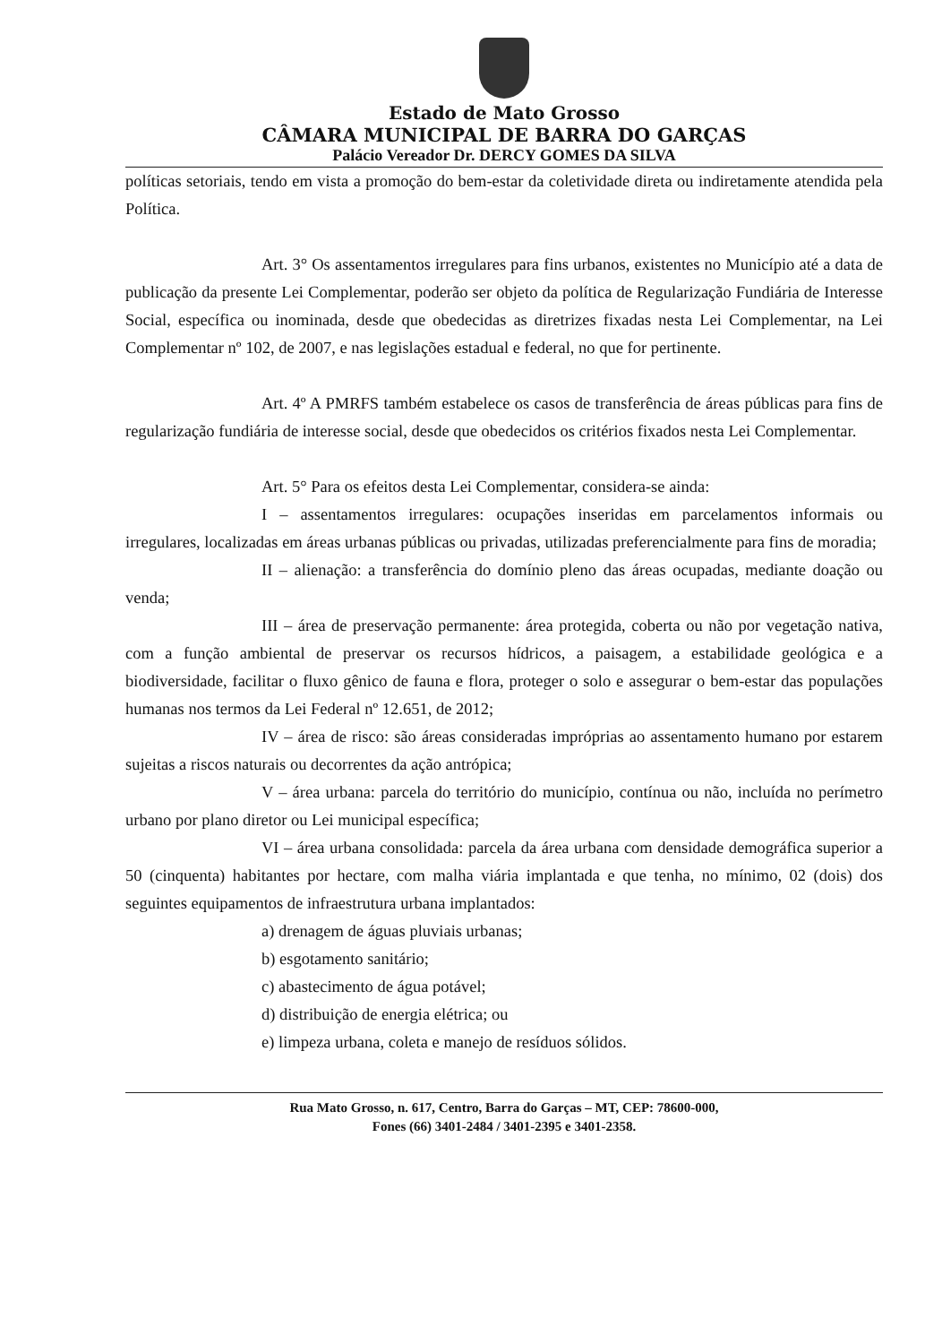Estado de Mato Grosso
CÂMARA MUNICIPAL DE BARRA DO GARÇAS
Palácio Vereador Dr. DERCY GOMES DA SILVA
políticas setoriais, tendo em vista a promoção do bem-estar da coletividade direta ou indiretamente atendida pela Política.
Art. 3° Os assentamentos irregulares para fins urbanos, existentes no Município até a data de publicação da presente Lei Complementar, poderão ser objeto da política de Regularização Fundiária de Interesse Social, específica ou inominada, desde que obedecidas as diretrizes fixadas nesta Lei Complementar, na Lei Complementar nº 102, de 2007, e nas legislações estadual e federal, no que for pertinente.
Art. 4º A PMRFS também estabelece os casos de transferência de áreas públicas para fins de regularização fundiária de interesse social, desde que obedecidos os critérios fixados nesta Lei Complementar.
Art. 5° Para os efeitos desta Lei Complementar, considera-se ainda:
I – assentamentos irregulares: ocupações inseridas em parcelamentos informais ou irregulares, localizadas em áreas urbanas públicas ou privadas, utilizadas preferencialmente para fins de moradia;
II – alienação: a transferência do domínio pleno das áreas ocupadas, mediante doação ou venda;
III – área de preservação permanente: área protegida, coberta ou não por vegetação nativa, com a função ambiental de preservar os recursos hídricos, a paisagem, a estabilidade geológica e a biodiversidade, facilitar o fluxo gênico de fauna e flora, proteger o solo e assegurar o bem-estar das populações humanas nos termos da Lei Federal nº 12.651, de 2012;
IV – área de risco: são áreas consideradas impróprias ao assentamento humano por estarem sujeitas a riscos naturais ou decorrentes da ação antrópica;
V – área urbana: parcela do território do município, contínua ou não, incluída no perímetro urbano por plano diretor ou Lei municipal específica;
VI – área urbana consolidada: parcela da área urbana com densidade demográfica superior a 50 (cinquenta) habitantes por hectare, com malha viária implantada e que tenha, no mínimo, 02 (dois) dos seguintes equipamentos de infraestrutura urbana implantados:
a) drenagem de águas pluviais urbanas;
b) esgotamento sanitário;
c) abastecimento de água potável;
d) distribuição de energia elétrica; ou
e) limpeza urbana, coleta e manejo de resíduos sólidos.
Rua Mato Grosso, n. 617, Centro, Barra do Garças – MT, CEP: 78600-000,
Fones (66) 3401-2484 / 3401-2395 e 3401-2358.